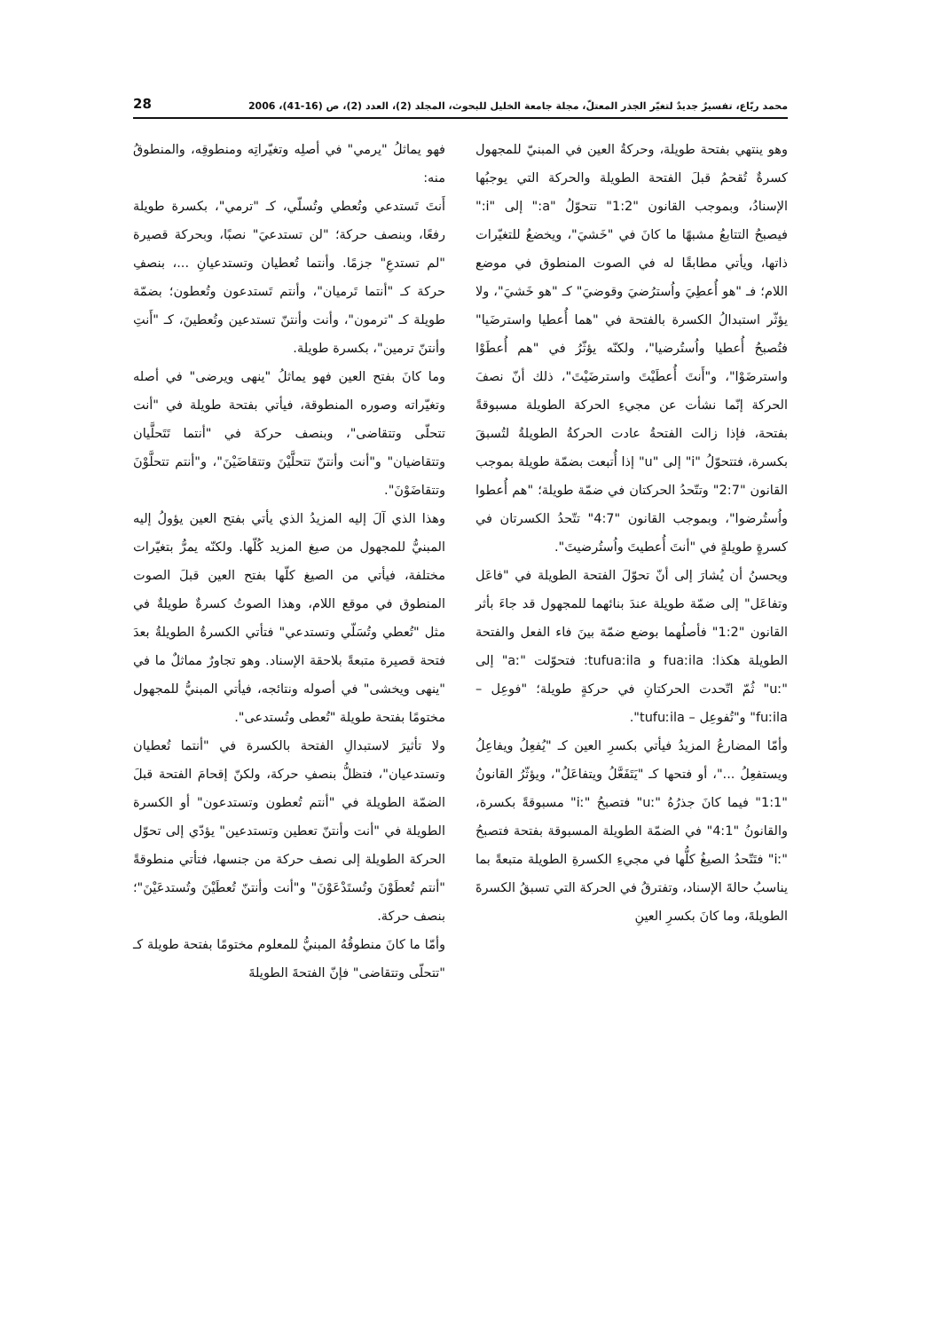محمد ربّاع، تفسيرٌ جديدٌ لتغيّر الجذر المعتلّ، مجلة جامعة الخليل للبحوث، المجلد (2)، العدد (2)، ص (16-41)، 2006 28
وهو ينتهي بفتحة طويلة، وحركةُ العين في المبنيّ للمجهول كسرةٌ تُقحمُ قبلَ الفتحة الطويلة والحركة التي يوجبُها الإسنادُ، وبموجب القانون "1:2" تتحوّلُ "a:" إلى "i:" فيصبحُ التتابعُ مشبهًا ما كانَ في "خَشيَ"، ويخضعُ للتغيّرات ذاتها، ويأتي مطابقًا له في الصوت المنطوق في موضع اللام؛ فـ "هو أُعطِيَ واُسترُضيَ وقوضيَ" كـ "هو خَشيَ"، ولا يؤثّر استبدالُ الكسرة بالفتحة في "هما أُعطيا واسترضَيا" فتُصبحُ أُعطيا واُستُرضيا"، ولكنّه يؤثّرُ في "هم أُعطَوْا واسترضَوْا"، و"أَنتَ أُعطَيْتَ واسترضَيْتَ"، ذلك أنّ نصفَ الحركة إنّما نشأت عن مجيءِ الحركة الطويلة مسبوقةً بفتحة، فإذا زالت الفتحةُ عادت الحركةُ الطويلةُ لتُسبقَ بكسرة، فتتحوّلُ "i" إلى "u" إذا أُتبعت بضمّة طويلة بموجب القانون "2:7" وتتّحدُ الحركتان في ضمّة طويلة؛ "هم أُعطوا واُستُرضوا"، وبموجب القانون "4:7" تتّحدُ الكسرتان في كسرةٍ طويلةٍ في "أنتَ أُعطيتَ واُستُرضيتَ".
ويحسنُ أن يُشارَ إلى أنّ تحوّلَ الفتحة الطويلة في "فاعَل وتفاعَل" إلى ضمّة طويلة عندَ بنائهما للمجهول قد جاءَ بأثر القانون "1:2" فأصلُهما بوضع ضمّة بينَ فاء الفعل والفتحة الطويلة هكذا: fuaːila و tufuaːila: فتحوّلت "aː" إلى "uː" ثُمّ اتّحدت الحركتانِ في حركةٍ طويلة؛ "فوعِل – fuːila" و"تُفوعِل – tufuːila".
وأمّا المضارعُ المزيدُ فيأتي بكسرِ العين كـ "يُفعِلُ ويفاعِلُ ويستفعِلُ ..."، أو فتحها كـ "يَتَفَعَّلُ ويتفاعَلُ"، ويؤثّرُ القانونُ "1:1" فيما كانَ جذرُهُ "uː" فتصبحُ "iː" مسبوقةً بكسرة، والقانونُ "4:1" في الضمّة الطويلة المسبوقة بفتحة فتصبحُ "iː" فتَتّحدُ الصيغُ كلُّها في مجيءِ الكسرةِ الطويلة متبعةً بما يناسبُ حالةَ الإسناد، وتفترقُ في الحركة التي تسبقُ الكسرةَ الطويلةَ، وما كانَ بكسرِ العينِ
فهو يماثلُ "يرمي" في أصلِه وتغيّراتِه ومنطوقِه، والمنطوقُ منه:
أَنتَ تَستدعي وتُعطي وتُسلّي، كـ "ترمي"، بكسرة طويلة رفعًا، وبنصف حركة؛ "لن تستدعيَ" نصبًا، وبحركة قصيرة "لم تستدعِ" جزمًا. وأنتما تُعطيان وتستدعيانِ ...، بنصفِ حركة كـ "أنتما تَرميان"، وأنتم تَستدعون وتُعطون؛ بضمّة طويلة كـ "ترمون"، وأنت وأنتنّ تستدعين وتُعطينَ، كـ "أَنتِ وأنتنّ ترمين"، بكسرة طويلة.
وما كانَ بفتح العين فهو يماثلُ "ينهى ويرضى" في أصله وتغيّراته وصوره المنطوقة، فيأتي بفتحة طويلة في "أنت تتحلّى وتتقاضى"، وبنصف حركة في "أنتما تَتَحلَّيان وتتقاضيان" و"أنت وأنتنّ تتحلَّيْنَ وتتقاضَيْنَ"، و"أنتم تتحلَّوْنَ وتتقاضَوْنَ".
وهذا الذي آلَ إليه المزيدُ الذي يأتي بفتح العين يؤولُ إليه المبنيُّ للمجهول من صيغ المزيد كُلّها. ولكنّه يمرُّ بتغيّرات مختلفة، فيأتي من الصيغ كلّها بفتح العين قبلَ الصوت المنطوق في موقع اللام، وهذا الصوتُ كسرةٌ طويلةٌ في مثل "تُعطي وتُسَلّي وتستدعي" فتأتي الكسرةُ الطويلةُ بعدَ فتحة قصيرة متبعةً بلاحقة الإسناد. وهو تجاورٌ مماثلٌ ما في "ينهى ويخشى" في أصوله ونتائجه، فيأتي المبنيُّ للمجهول مختومًا بفتحة طويلة "تُعطى وتُستدعى".
ولا تأثيرَ لاستبدالِ الفتحة بالكسرة في "أنتما تُعطيان وتستدعيان"، فتظلُّ بنصفِ حركة، ولكنّ إقحامَ الفتحة قبلَ الضمّة الطويلة في "أنتم تُعطون وتستدعون" أو الكسرة الطويلة في "أنت وأنتنّ تعطين وتستدعين" يؤدّي إلى تحوّل الحركة الطويلة إلى نصف حركة من جنسها، فتأتي منطوقةً "أنتم تُعطَوْنَ وتُستَدْعَوْنَ" و"أنت وأنتنّ تُعطَيْنَ وتُستدعَيْنَ"؛ بنصف حركة.
وأمّا ما كانَ منطوقُهُ المبنيُّ للمعلوم مختومًا بفتحة طويلة كـ "تتحلّى وتتقاضى" فإنّ الفتحةَ الطويلةَ